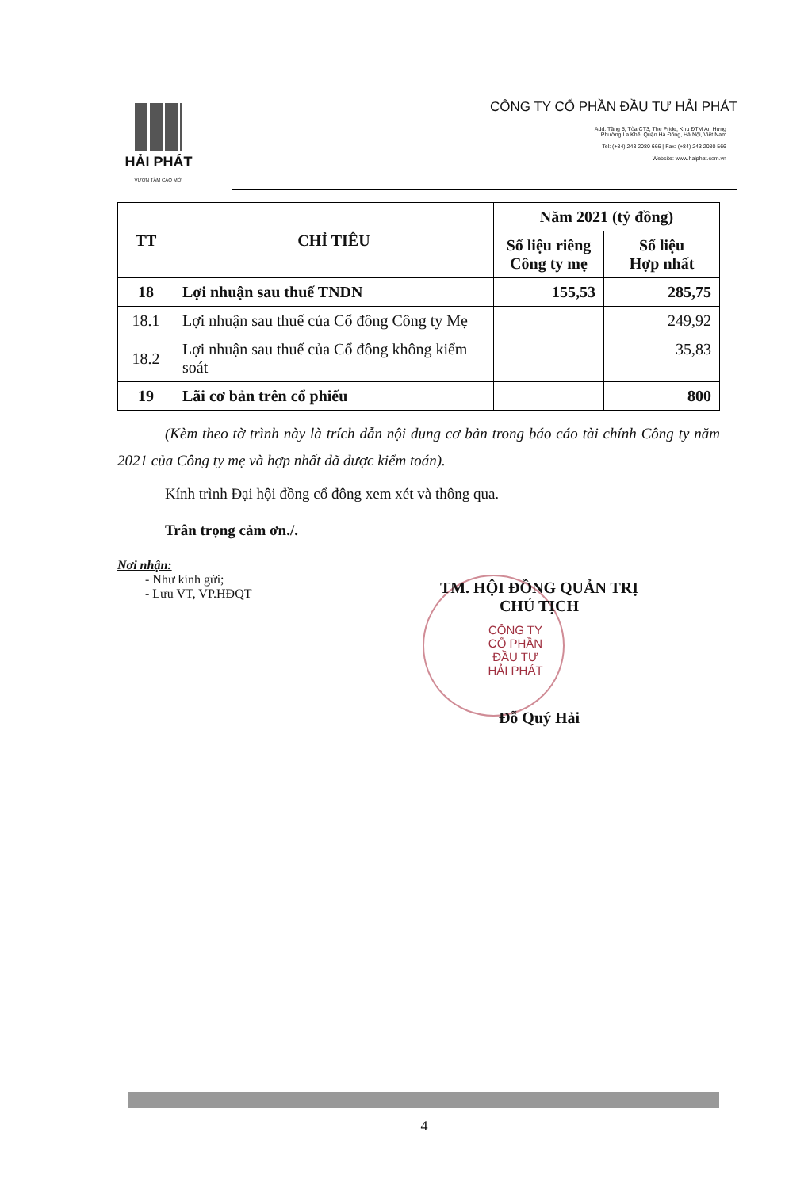HẢI PHÁT
VƯƠN TẦM CAO MỚI
CÔNG TY CỔ PHẦN ĐẦU TƯ HẢI PHÁT
Add: Tầng 5, Tòa CT3, The Pride, Khu ĐTM An Hưng
Phường La Khê, Quận Hà Đông, Hà Nội, Việt Nam
Tel: (+84) 243 2080 666 | Fax: (+84) 243 2080 566
Website: www.haiphat.com.vn
| TT | CHỈ TIÊU | Năm 2021 (tỷ đồng) | |
| --- | --- | --- | --- |
| | | Số liệu riêng Công ty mẹ | Số liệu Hợp nhất |
| 18 | Lợi nhuận sau thuế TNDN | 155,53 | 285,75 |
| 18.1 | Lợi nhuận sau thuế của Cổ đông Công ty Mẹ | | 249,92 |
| 18.2 | Lợi nhuận sau thuế của Cổ đông không kiểm soát | | 35,83 |
| 19 | Lãi cơ bản trên cổ phiếu | | 800 |
(Kèm theo tờ trình này là trích dẫn nội dung cơ bản trong báo cáo tài chính Công ty năm 2021 của Công ty mẹ và hợp nhất đã được kiểm toán).
Kính trình Đại hội đồng cổ đông xem xét và thông qua.
Trân trọng cảm ơn./.
Nơi nhận:
- Như kính gửi;
- Lưu VT, VP.HĐQT
TM. HỘI ĐỒNG QUẢN TRỊ
CHỦ TỊCH
CÔNG TY
CỔ PHẦN
ĐẦU TƯ
HẢI PHÁT
Đỗ Quý Hải
4